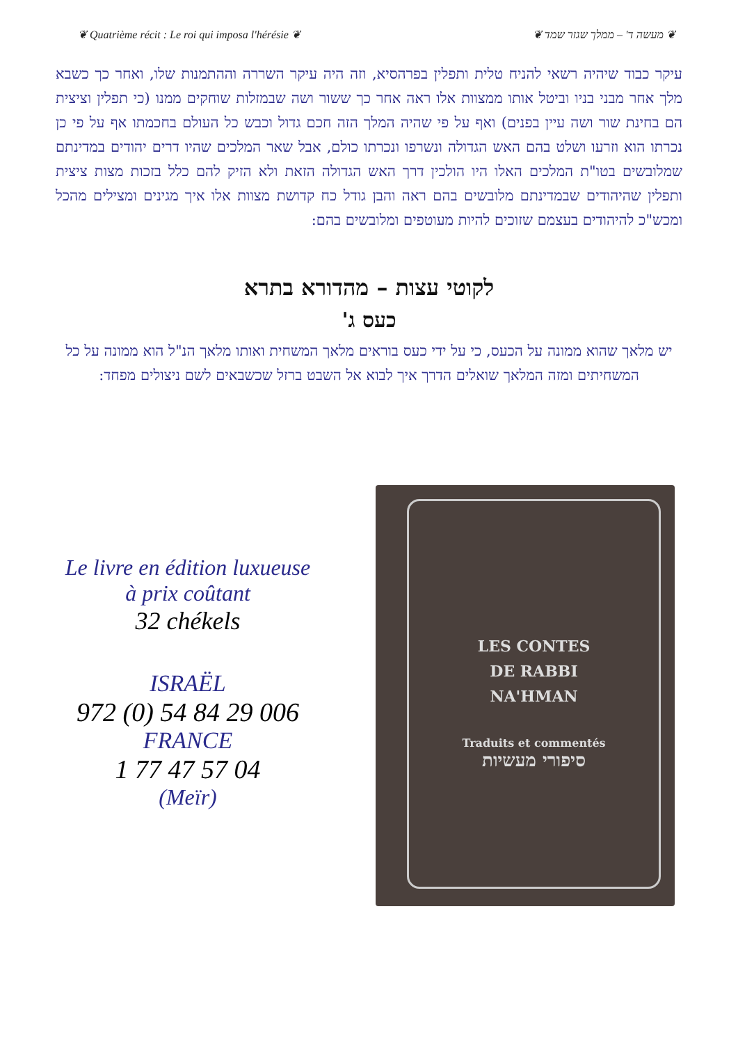❦ Quatrième récit : Le roi qui imposa l'hérésie ❦ ❦ מעשה ד' – ממלך שגזר שמד ❦
עיקר כבוד שיהיה רשאי להניח טלית ותפלין בפרהסיא, וזה היה עיקר השררה וההתמנות שלו, ואחר כך כשבא מלך אחר מבני בניו וביטל אותו ממצוות אלו ראה אחר כך ששור ושה שבמזלות שוחקים ממנו (כי תפלין וציצית הם בחינת שור ושה עיין בפנים) ואף על פי שהיה המלך הזה חכם גדול וכבש כל העולם בחכמתו אף על פי כן נכרתו הוא וזרעו ושלט בהם האש הגדולה ונשרפו ונכרתו כולם, אבל שאר המלכים שהיו דרים יהודים במדינתם שמלובשים בטו"ת המלכים האלו היו הולכין דרך האש הגדולה הזאת ולא הזיק להם כלל בזכות מצות ציצית ותפלין שהיהודים שבמדינתם מלובשים בהם ראה והבן גודל כח קדושת מצוות אלו איך מגינים ומצילים מהכל ומכש"כ להיהודים בעצמם שזוכים להיות מעוטפים ומלובשים בהם:
לקוטי עצות – מהדורא בתרא
כעס ג'
יש מלאך שהוא ממונה על הכעס, כי על ידי כעס בוראים מלאך המשחית ואותו מלאך הנ"ל הוא ממונה על כל המשחיתים ומזה המלאך שואלים הדרך איך לבוא אל השבט ברזל שכשבאים לשם ניצולים מפחד:
Le livre en édition luxueuse
à prix coûtant
32 chékels
ISRAËL
972 (0) 54 84 29 006
FRANCE
1 77 47 57 04
(Meïr)
LES CONTES
DE RABBI
NA'HMAN
Traduits et commentés
סיפורי מעשיות